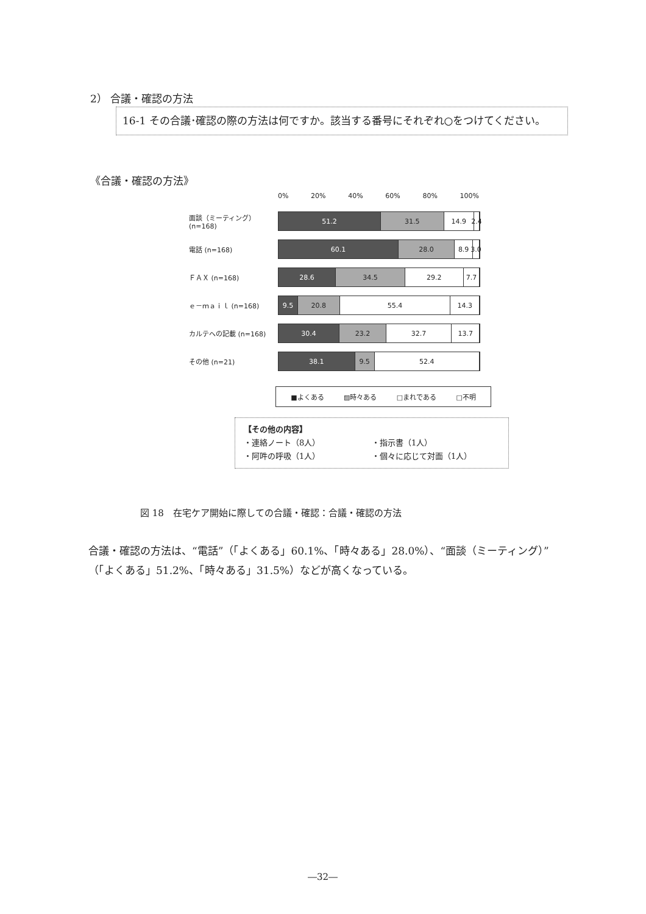2） 合議・確認の方法
16-1 その合議･確認の際の方法は何ですか。該当する番号にそれぞれ○をつけてください。
《合議・確認の方法》
0% 20% 40% 60% 80% 100%
面談（ミーティング）(n=168)
51.2 31.5 14.9 2.4
電話 (n=168)
60.1 28.0 8.9 3.0
ＦＡＸ (n=168)
28.6 34.5 29.2 7.7
ｅ－ｍａｉｌ (n=168)
9.5 20.8 55.4 14.3
カルテへの記載 (n=168)
30.4 23.2 32.7 13.7
その他 (n=21)
38.1 9.5 52.4
■よくある ▨時々ある □まれである □不明
【その他の内容】
・連絡ノート（8人） ・指示書（1人） ・阿吽の呼吸（1人） ・個々に応じて対面（1人）
図 18　在宅ケア開始に際しての合議・確認：合議・確認の方法
合議・確認の方法は、“電話”（「よくある」60.1%、「時々ある」28.0%）、“面談（ミーティング）”（「よくある」51.2%、「時々ある」31.5%）などが高くなっている。
―32―